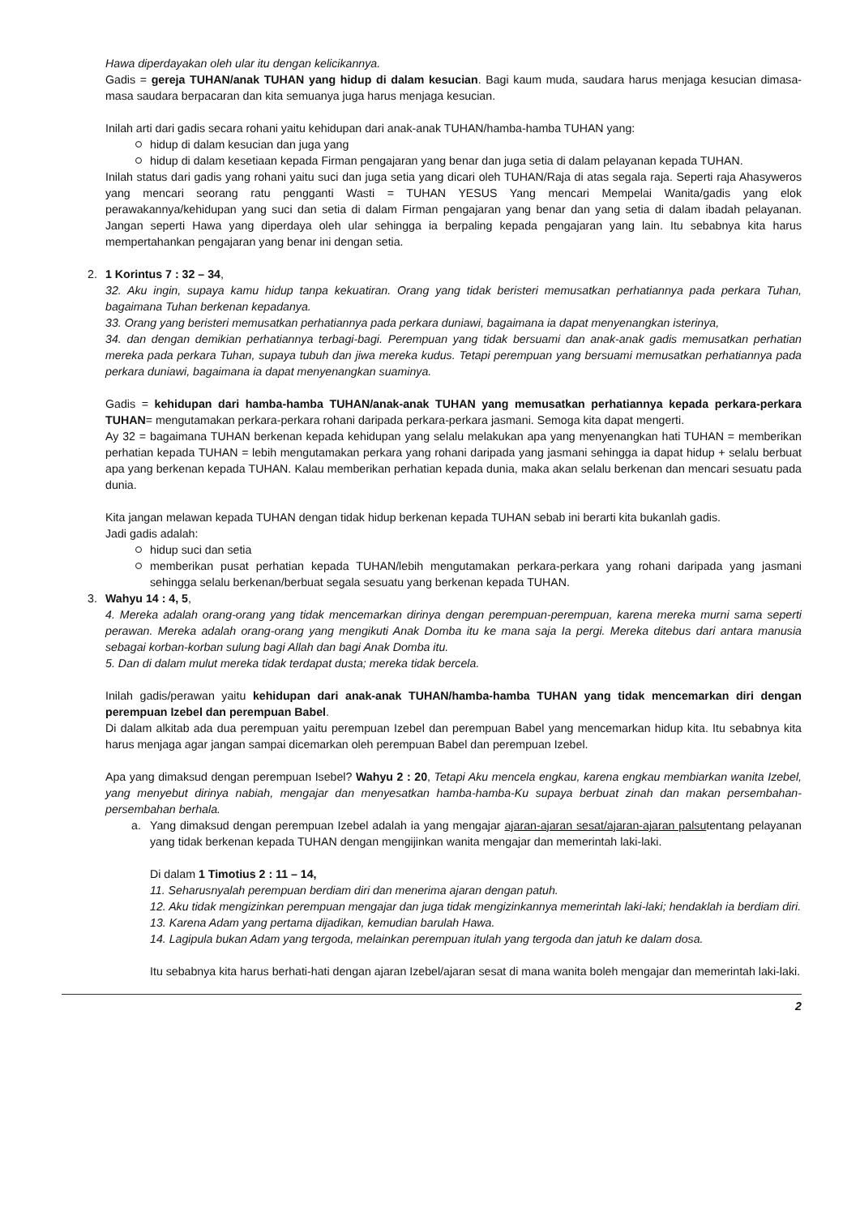Hawa diperdayakan oleh ular itu dengan kelicikannya.
Gadis = gereja TUHAN/anak TUHAN yang hidup di dalam kesucian. Bagi kaum muda, saudara harus menjaga kesucian dimasa-masa saudara berpacaran dan kita semuanya juga harus menjaga kesucian.
Inilah arti dari gadis secara rohani yaitu kehidupan dari anak-anak TUHAN/hamba-hamba TUHAN yang:
hidup di dalam kesucian dan juga yang
hidup di dalam kesetiaan kepada Firman pengajaran yang benar dan juga setia di dalam pelayanan kepada TUHAN.
Inilah status dari gadis yang rohani yaitu suci dan juga setia yang dicari oleh TUHAN/Raja di atas segala raja. Seperti raja Ahasyweros yang mencari seorang ratu pengganti Wasti = TUHAN YESUS Yang mencari Mempelai Wanita/gadis yang elok perawakannya/kehidupan yang suci dan setia di dalam Firman pengajaran yang benar dan yang setia di dalam ibadah pelayanan. Jangan seperti Hawa yang diperdaya oleh ular sehingga ia berpaling kepada pengajaran yang lain. Itu sebabnya kita harus mempertahankan pengajaran yang benar ini dengan setia.
2. 1 Korintus 7 : 32 – 34,
32. Aku ingin, supaya kamu hidup tanpa kekuatiran. Orang yang tidak beristeri memusatkan perhatiannya pada perkara Tuhan, bagaimana Tuhan berkenan kepadanya.
33. Orang yang beristeri memusatkan perhatiannya pada perkara duniawi, bagaimana ia dapat menyenangkan isterinya,
34. dan dengan demikian perhatiannya terbagi-bagi. Perempuan yang tidak bersuami dan anak-anak gadis memusatkan perhatian mereka pada perkara Tuhan, supaya tubuh dan jiwa mereka kudus. Tetapi perempuan yang bersuami memusatkan perhatiannya pada perkara duniawi, bagaimana ia dapat menyenangkan suaminya.
Gadis = kehidupan dari hamba-hamba TUHAN/anak-anak TUHAN yang memusatkan perhatiannya kepada perkara-perkara TUHAN= mengutamakan perkara-perkara rohani daripada perkara-perkara jasmani. Semoga kita dapat mengerti.
Ay 32 = bagaimana TUHAN berkenan kepada kehidupan yang selalu melakukan apa yang menyenangkan hati TUHAN = memberikan perhatian kepada TUHAN = lebih mengutamakan perkara yang rohani daripada yang jasmani sehingga ia dapat hidup + selalu berbuat apa yang berkenan kepada TUHAN. Kalau memberikan perhatian kepada dunia, maka akan selalu berkenan dan mencari sesuatu pada dunia.
Kita jangan melawan kepada TUHAN dengan tidak hidup berkenan kepada TUHAN sebab ini berarti kita bukanlah gadis.
Jadi gadis adalah:
hidup suci dan setia
memberikan pusat perhatian kepada TUHAN/lebih mengutamakan perkara-perkara yang rohani daripada yang jasmani sehingga selalu berkenan/berbuat segala sesuatu yang berkenan kepada TUHAN.
3. Wahyu 14 : 4, 5,
4. Mereka adalah orang-orang yang tidak mencemarkan dirinya dengan perempuan-perempuan, karena mereka murni sama seperti perawan. Mereka adalah orang-orang yang mengikuti Anak Domba itu ke mana saja Ia pergi. Mereka ditebus dari antara manusia sebagai korban-korban sulung bagi Allah dan bagi Anak Domba itu.
5. Dan di dalam mulut mereka tidak terdapat dusta; mereka tidak bercela.
Inilah gadis/perawan yaitu kehidupan dari anak-anak TUHAN/hamba-hamba TUHAN yang tidak mencemarkan diri dengan perempuan Izebel dan perempuan Babel.
Di dalam alkitab ada dua perempuan yaitu perempuan Izebel dan perempuan Babel yang mencemarkan hidup kita. Itu sebabnya kita harus menjaga agar jangan sampai dicemarkan oleh perempuan Babel dan perempuan Izebel.
Apa yang dimaksud dengan perempuan Isebel? Wahyu 2 : 20, Tetapi Aku mencela engkau, karena engkau membiarkan wanita Izebel, yang menyebut dirinya nabiah, mengajar dan menyesatkan hamba-hamba-Ku supaya berbuat zinah dan makan persembahan-persembahan berhala.
a. Yang dimaksud dengan perempuan Izebel adalah ia yang mengajar ajaran-ajaran sesat/ajaran-ajaran palsutentang pelayanan yang tidak berkenan kepada TUHAN dengan mengijinkan wanita mengajar dan memerintah laki-laki.
Di dalam 1 Timotius 2 : 11 – 14,
11. Seharusnyalah perempuan berdiam diri dan menerima ajaran dengan patuh.
12. Aku tidak mengizinkan perempuan mengajar dan juga tidak mengizinkannya memerintah laki-laki; hendaklah ia berdiam diri.
13. Karena Adam yang pertama dijadikan, kemudian barulah Hawa.
14. Lagipula bukan Adam yang tergoda, melainkan perempuan itulah yang tergoda dan jatuh ke dalam dosa.
Itu sebabnya kita harus berhati-hati dengan ajaran Izebel/ajaran sesat di mana wanita boleh mengajar dan memerintah laki-laki.
2